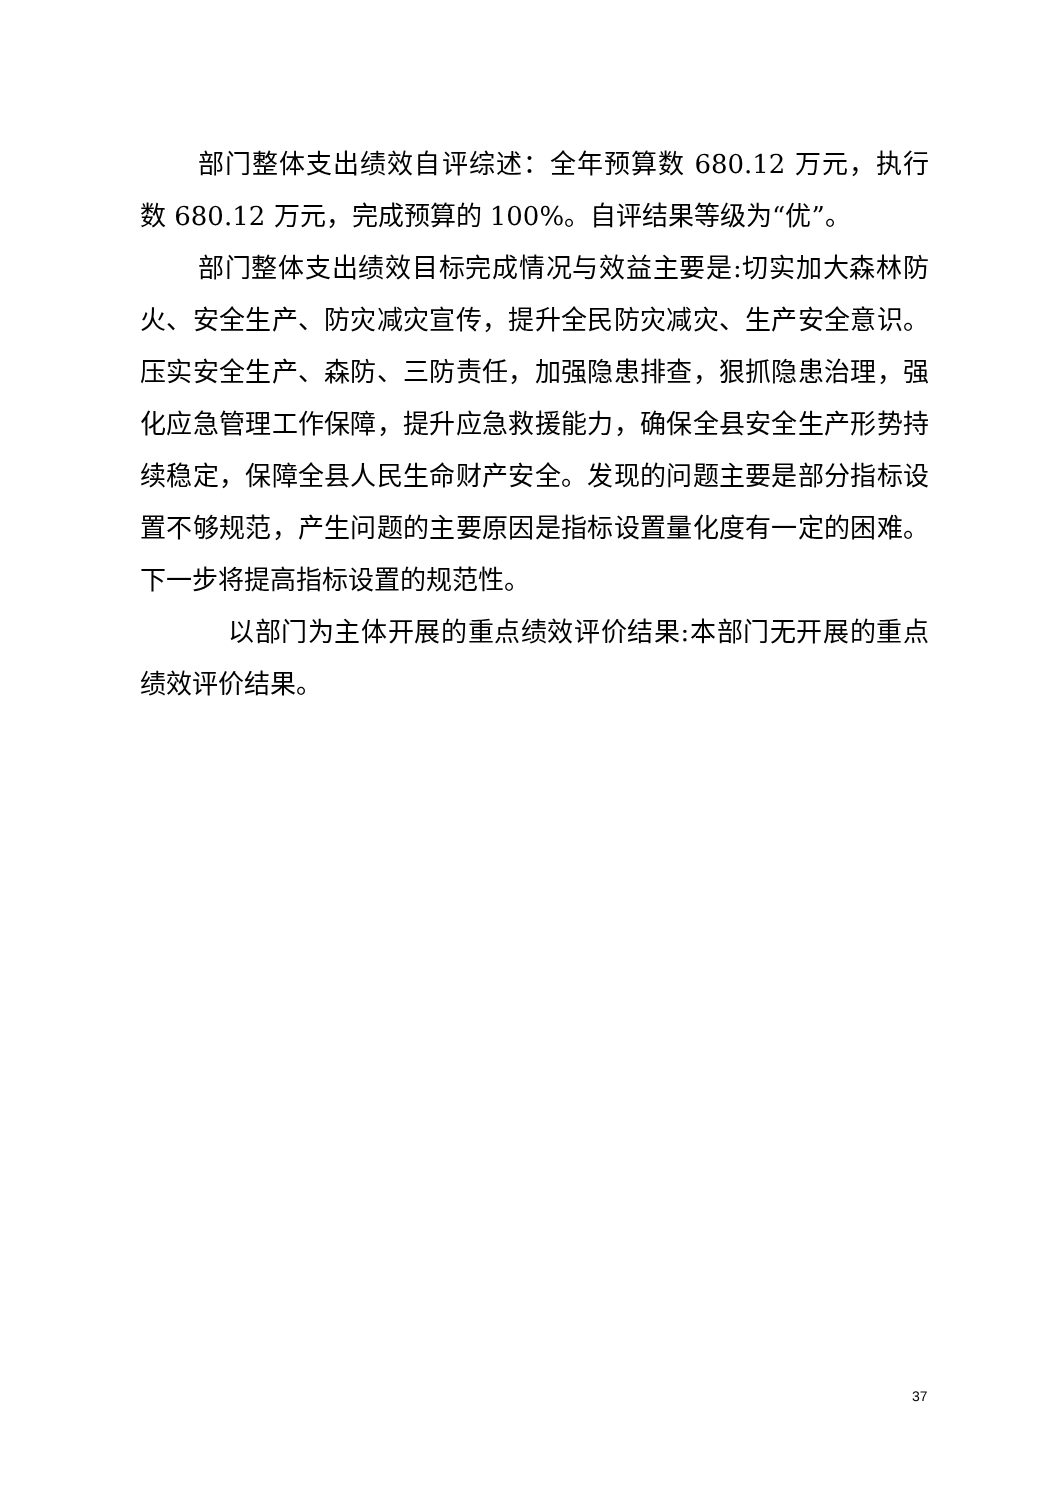部门整体支出绩效自评综述：全年预算数 680.12 万元，执行数 680.12 万元，完成预算的 100%。自评结果等级为“优”。
部门整体支出绩效目标完成情况与效益主要是:切实加大森林防火、安全生产、防灾减灾宣传，提升全民防灾减灾、生产安全意识。压实安全生产、森防、三防责任，加强隐患排查，狠抓隐患治理，强化应急管理工作保障，提升应急救援能力，确保全县安全生产形势持续稳定，保障全县人民生命财产安全。发现的问题主要是部分指标设置不够规范，产生问题的主要原因是指标设置量化度有一定的困难。下一步将提高指标设置的规范性。
以部门为主体开展的重点绩效评价结果:本部门无开展的重点绩效评价结果。
37